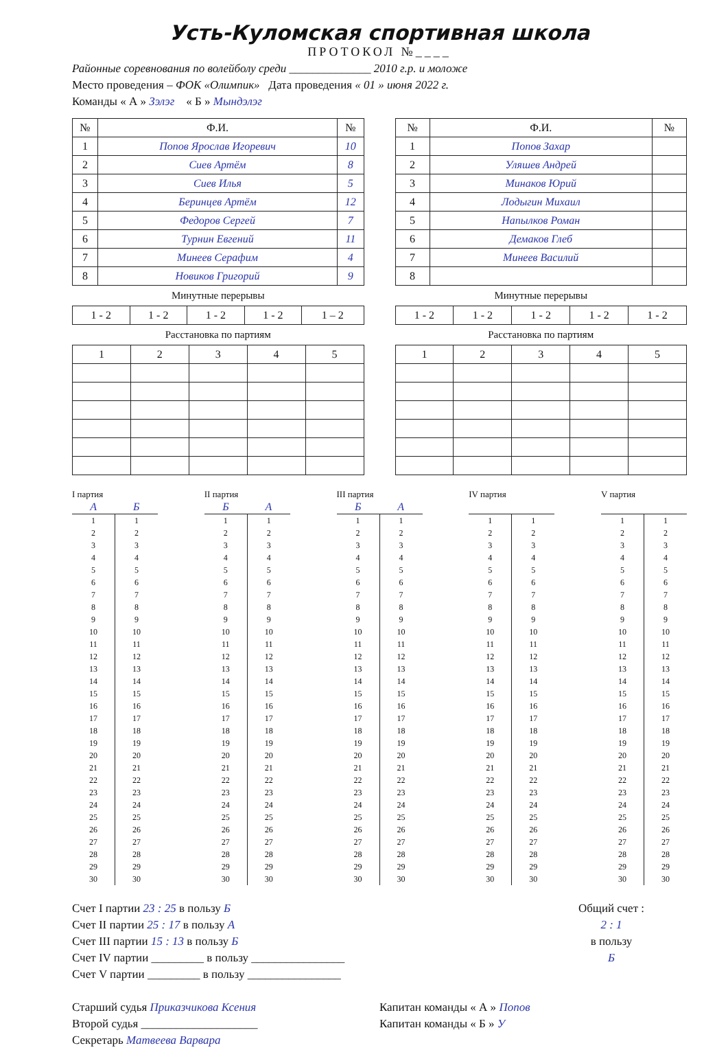Усть-Куломская спортивная школа
ПРОТОКОЛ №____
Районные соревнования по волейболу среди ______________ 2010 г.р. и моложе
Место проведения – ФОК «Олимпик» Дата проведения « 01 » июня 2022 г.
Команды « А » Зэлэг « Б » Мындэлэг
| № | Ф.И. | № |
| --- | --- | --- |
| 1 | Попов Ярослав Игоревич | 10 |
| 2 | Сиев Артём | 8 |
| 3 | Сиев Илья | 5 |
| 4 | Беринцев Артём | 12 |
| 5 | Федоров Сергей | 7 |
| 6 | Турнин Евгений | 11 |
| 7 | Минеев Серафим | 4 |
| 8 | Новиков Григорий | 9 |
Минутные перерывы
| 1 - 2 | 1 - 2 | 1 - 2 | 1 - 2 | 1 – 2 |
Расстановка по партиям
| 1 | 2 | 3 | 4 | 5 |
| № | Ф.И. | № |
| --- | --- | --- |
| 1 | Попов Захар | |
| 2 | Уляшев Андрей | |
| 3 | Минаков Юрий | |
| 4 | Лодыгин Михаил | |
| 5 | Напылков Роман | |
| 6 | Демаков Глеб | |
| 7 | Минеев Василий | |
| 8 | | |
Минутные перерывы
| 1 - 2 | 1 - 2 | 1 - 2 | 1 - 2 | 1 - 2 |
Расстановка по партиям
| 1 | 2 | 3 | 4 | 5 |
I партия
| А | Б |
| --- | --- |
| 1 | 1 |
| 2 | 2 |
| 3 | 3 |
| 4 | 4 |
| 5 | 5 |
| 6 | 6 |
| 7 | 7 |
| 8 | 8 |
| 9 | 9 |
| 10 | 10 |
| 11 | 11 |
| 12 | 12 |
| 13 | 13 |
| 14 | 14 |
| 15 | 15 |
| 16 | 16 |
| 17 | 17 |
| 18 | 18 |
| 19 | 19 |
| 20 | 20 |
| 21 | 21 |
| 22 | 22 |
| 23 | 23 |
| 24 | 24 |
| 25 | 25 |
| 26 | 26 |
| 27 | 27 |
| 28 | 28 |
| 29 | 29 |
| 30 | 30 |
II партия
| Б | А |
| --- | --- |
| 1 | 1 |
| 2 | 2 |
| 3 | 3 |
| 4 | 4 |
| 5 | 5 |
| 6 | 6 |
| 7 | 7 |
| 8 | 8 |
| 9 | 9 |
| 10 | 10 |
| 11 | 11 |
| 12 | 12 |
| 13 | 13 |
| 14 | 14 |
| 15 | 15 |
| 16 | 16 |
| 17 | 17 |
| 18 | 18 |
| 19 | 19 |
| 20 | 20 |
| 21 | 21 |
| 22 | 22 |
| 23 | 23 |
| 24 | 24 |
| 25 | 25 |
| 26 | 26 |
| 27 | 27 |
| 28 | 28 |
| 29 | 29 |
| 30 | 30 |
III партия
| Б | А |
| --- | --- |
| 1 | 1 |
| 2 | 2 |
| 3 | 3 |
| 4 | 4 |
| 5 | 5 |
| 6 | 6 |
| 7 | 7 |
| 8 | 8 |
| 9 | 9 |
| 10 | 10 |
| 11 | 11 |
| 12 | 12 |
| 13 | 13 |
| 14 | 14 |
| 15 | 15 |
| 16 | 16 |
| 17 | 17 |
| 18 | 18 |
| 19 | 19 |
| 20 | 20 |
| 21 | 21 |
| 22 | 22 |
| 23 | 23 |
| 24 | 24 |
| 25 | 25 |
| 26 | 26 |
| 27 | 27 |
| 28 | 28 |
| 29 | 29 |
| 30 | 30 |
IV партия
| 1 | 1 |
| 2 | 2 |
| 3 | 3 |
| 4 | 4 |
| 5 | 5 |
| 6 | 6 |
| 7 | 7 |
| 8 | 8 |
| 9 | 9 |
| 10 | 10 |
| 11 | 11 |
| 12 | 12 |
| 13 | 13 |
| 14 | 14 |
| 15 | 15 |
| 16 | 16 |
| 17 | 17 |
| 18 | 18 |
| 19 | 19 |
| 20 | 20 |
| 21 | 21 |
| 22 | 22 |
| 23 | 23 |
| 24 | 24 |
| 25 | 25 |
| 26 | 26 |
| 27 | 27 |
| 28 | 28 |
| 29 | 29 |
| 30 | 30 |
V партия
| 1 | 1 |
| 2 | 2 |
| 3 | 3 |
| 4 | 4 |
| 5 | 5 |
| 6 | 6 |
| 7 | 7 |
| 8 | 8 |
| 9 | 9 |
| 10 | 10 |
| 11 | 11 |
| 12 | 12 |
| 13 | 13 |
| 14 | 14 |
| 15 | 15 |
| 16 | 16 |
| 17 | 17 |
| 18 | 18 |
| 19 | 19 |
| 20 | 20 |
| 21 | 21 |
| 22 | 22 |
| 23 | 23 |
| 24 | 24 |
| 25 | 25 |
| 26 | 26 |
| 27 | 27 |
| 28 | 28 |
| 29 | 29 |
| 30 | 30 |
Счет I партии 23 : 25 в пользу Б
Счет II партии 25 : 17 в пользу А
Счет III партии 15 : 13 в пользу Б
Счет IV партии _________ в пользу ________________
Счет V партии _________ в пользу ________________
Общий счет :
2 : 1
в пользу
Б
Старший судья Приказчикова Ксения
Второй судья ____________________
Секретарь Матвеева Варвара
Капитан команды « А » Попов
Капитан команды « Б » У